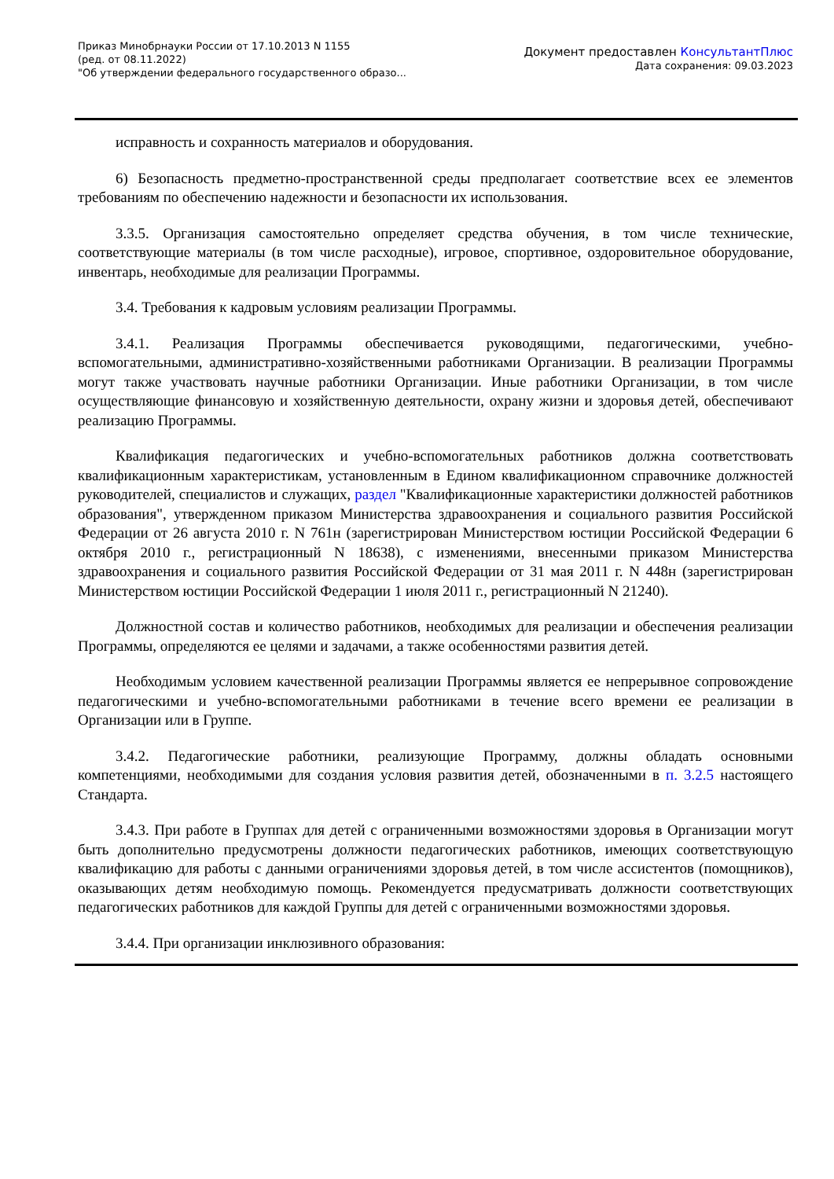Приказ Минобрнауки России от 17.10.2013 N 1155
(ред. от 08.11.2022)
"Об утверждении федерального государственного образо...
Документ предоставлен КонсультантПлюс
Дата сохранения: 09.03.2023
исправность и сохранность материалов и оборудования.
6) Безопасность предметно-пространственной среды предполагает соответствие всех ее элементов требованиям по обеспечению надежности и безопасности их использования.
3.3.5. Организация самостоятельно определяет средства обучения, в том числе технические, соответствующие материалы (в том числе расходные), игровое, спортивное, оздоровительное оборудование, инвентарь, необходимые для реализации Программы.
3.4. Требования к кадровым условиям реализации Программы.
3.4.1. Реализация Программы обеспечивается руководящими, педагогическими, учебно-вспомогательными, административно-хозяйственными работниками Организации. В реализации Программы могут также участвовать научные работники Организации. Иные работники Организации, в том числе осуществляющие финансовую и хозяйственную деятельности, охрану жизни и здоровья детей, обеспечивают реализацию Программы.
Квалификация педагогических и учебно-вспомогательных работников должна соответствовать квалификационным характеристикам, установленным в Едином квалификационном справочнике должностей руководителей, специалистов и служащих, раздел "Квалификационные характеристики должностей работников образования", утвержденном приказом Министерства здравоохранения и социального развития Российской Федерации от 26 августа 2010 г. N 761н (зарегистрирован Министерством юстиции Российской Федерации 6 октября 2010 г., регистрационный N 18638), с изменениями, внесенными приказом Министерства здравоохранения и социального развития Российской Федерации от 31 мая 2011 г. N 448н (зарегистрирован Министерством юстиции Российской Федерации 1 июля 2011 г., регистрационный N 21240).
Должностной состав и количество работников, необходимых для реализации и обеспечения реализации Программы, определяются ее целями и задачами, а также особенностями развития детей.
Необходимым условием качественной реализации Программы является ее непрерывное сопровождение педагогическими и учебно-вспомогательными работниками в течение всего времени ее реализации в Организации или в Группе.
3.4.2. Педагогические работники, реализующие Программу, должны обладать основными компетенциями, необходимыми для создания условия развития детей, обозначенными в п. 3.2.5 настоящего Стандарта.
3.4.3. При работе в Группах для детей с ограниченными возможностями здоровья в Организации могут быть дополнительно предусмотрены должности педагогических работников, имеющих соответствующую квалификацию для работы с данными ограничениями здоровья детей, в том числе ассистентов (помощников), оказывающих детям необходимую помощь. Рекомендуется предусматривать должности соответствующих педагогических работников для каждой Группы для детей с ограниченными возможностями здоровья.
3.4.4. При организации инклюзивного образования: